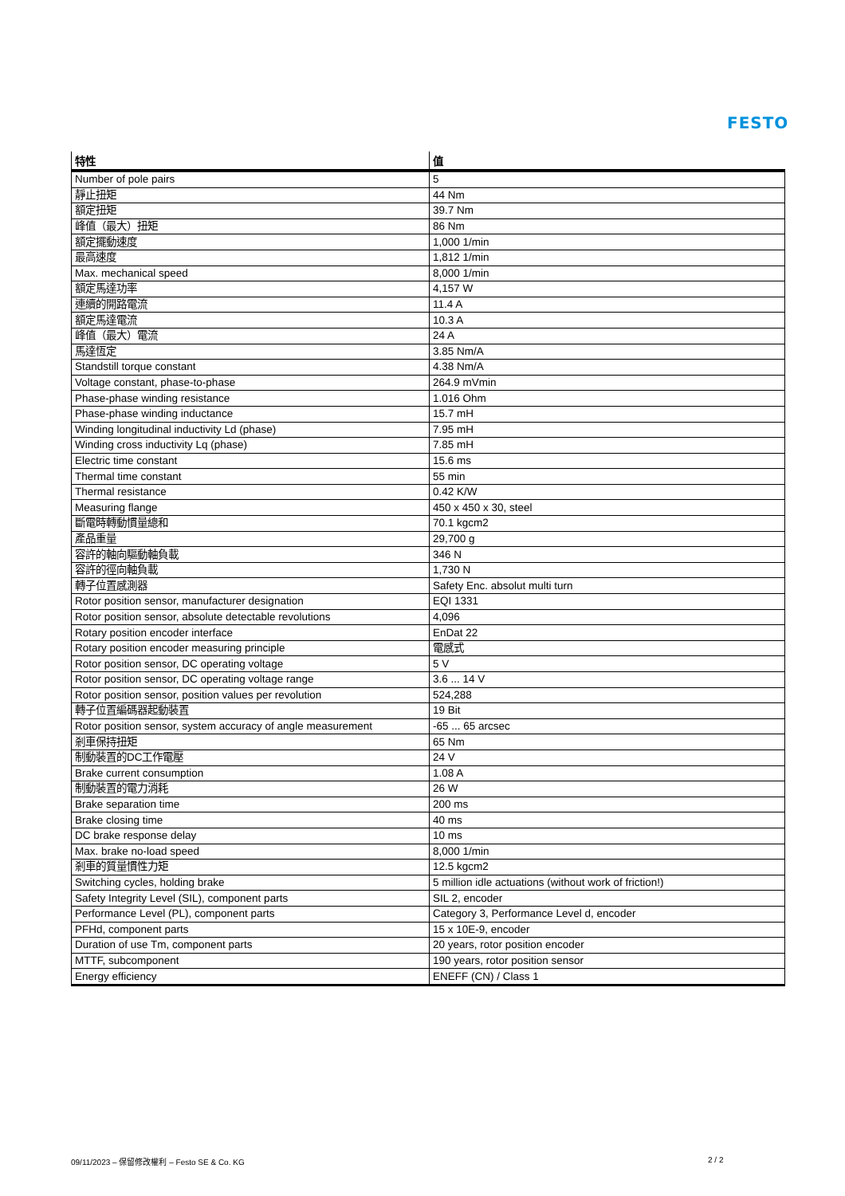FESTO
| 特性 | 值 |
| --- | --- |
| Number of pole pairs | 5 |
| 靜止扭矩 | 44 Nm |
| 額定扭矩 | 39.7 Nm |
| 峰值（最大）扭矩 | 86 Nm |
| 額定擺動速度 | 1,000 1/min |
| 最高速度 | 1,812 1/min |
| Max. mechanical speed | 8,000 1/min |
| 額定馬達功率 | 4,157 W |
| 連續的開路電流 | 11.4 A |
| 額定馬達電流 | 10.3 A |
| 峰值（最大）電流 | 24 A |
| 馬達恆定 | 3.85 Nm/A |
| Standstill torque constant | 4.38 Nm/A |
| Voltage constant, phase-to-phase | 264.9 mVmin |
| Phase-phase winding resistance | 1.016 Ohm |
| Phase-phase winding inductance | 15.7 mH |
| Winding longitudinal inductivity Ld (phase) | 7.95 mH |
| Winding cross inductivity Lq (phase) | 7.85 mH |
| Electric time constant | 15.6 ms |
| Thermal time constant | 55 min |
| Thermal resistance | 0.42 K/W |
| Measuring flange | 450 x 450 x 30, steel |
| 斷電時轉動慣量總和 | 70.1 kgcm2 |
| 產品重量 | 29,700 g |
| 容許的軸向驅動軸負載 | 346 N |
| 容許的徑向軸負載 | 1,730 N |
| 轉子位置感測器 | Safety Enc. absolut multi turn |
| Rotor position sensor, manufacturer designation | EQI 1331 |
| Rotor position sensor, absolute detectable revolutions | 4,096 |
| Rotary position encoder interface | EnDat 22 |
| Rotary position encoder measuring principle | 電感式 |
| Rotor position sensor, DC operating voltage | 5 V |
| Rotor position sensor, DC operating voltage range | 3.6 ... 14 V |
| Rotor position sensor, position values per revolution | 524,288 |
| 轉子位置編碼器起動裝置 | 19 Bit |
| Rotor position sensor, system accuracy of angle measurement | -65 ... 65 arcsec |
| 剎車保持扭矩 | 65 Nm |
| 制動裝置的DC工作電壓 | 24 V |
| Brake current consumption | 1.08 A |
| 制動裝置的電力消耗 | 26 W |
| Brake separation time | 200 ms |
| Brake closing time | 40 ms |
| DC brake response delay | 10 ms |
| Max. brake no-load speed | 8,000 1/min |
| 剎車的質量慣性力矩 | 12.5 kgcm2 |
| Switching cycles, holding brake | 5 million idle actuations (without work of friction!) |
| Safety Integrity Level (SIL), component parts | SIL 2, encoder |
| Performance Level (PL), component parts | Category 3, Performance Level d, encoder |
| PFHd, component parts | 15 x 10E-9, encoder |
| Duration of use Tm, component parts | 20 years, rotor position encoder |
| MTTF, subcomponent | 190 years, rotor position sensor |
| Energy efficiency | ENEFF (CN) / Class 1 |
09/11/2023 – 保留修改權利 – Festo SE & Co. KG
2 / 2